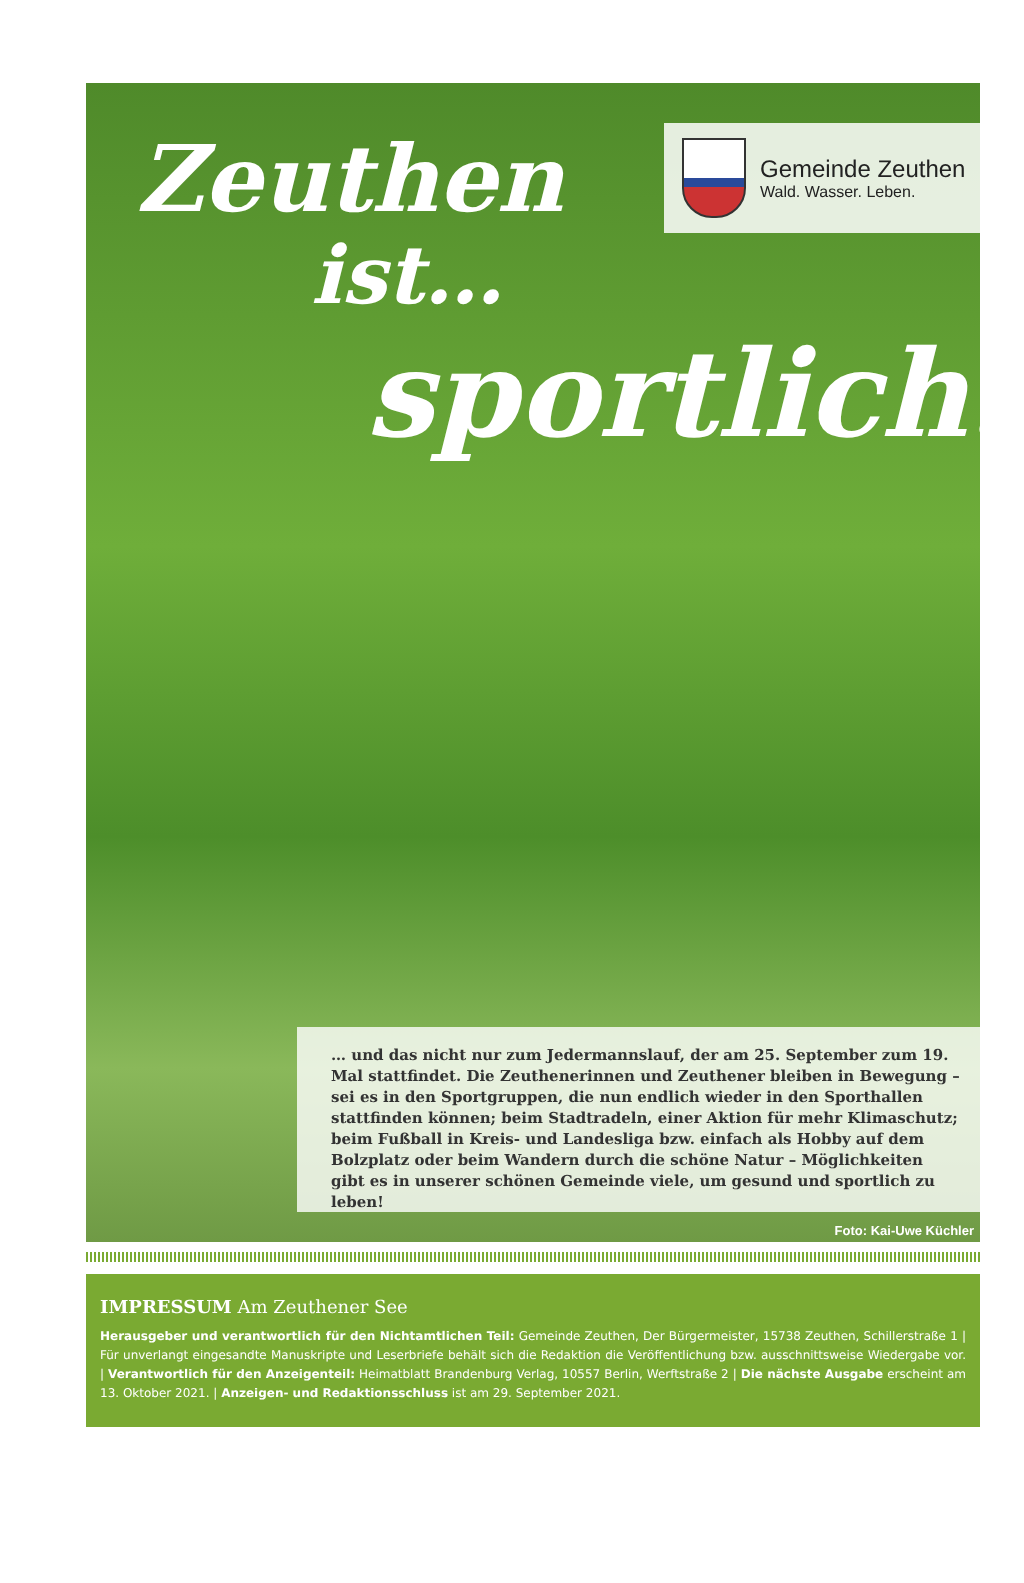Zeuthen
ist…
sportlich.
Gemeinde Zeuthen
Wald. Wasser. Leben.
… und das nicht nur zum Jedermannslauf, der am 25. September zum 19. Mal stattfindet. Die Zeuthenerinnen und Zeuthener bleiben in Bewegung – sei es in den Sportgruppen, die nun endlich wieder in den Sporthallen stattfinden können; beim Stadtradeln, einer Aktion für mehr Klimaschutz; beim Fußball in Kreis- und Landesliga bzw. einfach als Hobby auf dem Bolzplatz oder beim Wandern durch die schöne Natur – Möglichkeiten gibt es in unserer schönen Gemeinde viele, um gesund und sportlich zu leben!
Foto: Kai-Uwe Küchler
IMPRESSUM Am Zeuthener See
Herausgeber und verantwortlich für den Nichtamtlichen Teil: Gemeinde Zeuthen, Der Bürgermeister, 15738 Zeuthen, Schillerstraße 1 | Für unverlangt eingesandte Manuskripte und Leserbriefe behält sich die Redaktion die Veröffentlichung bzw. ausschnittsweise Wiedergabe vor. | Verantwortlich für den Anzeigenteil: Heimatblatt Brandenburg Verlag, 10557 Berlin, Werftstraße 2 | Die nächste Ausgabe erscheint am 13. Oktober 2021. | Anzeigen- und Redaktionsschluss ist am 29. September 2021.